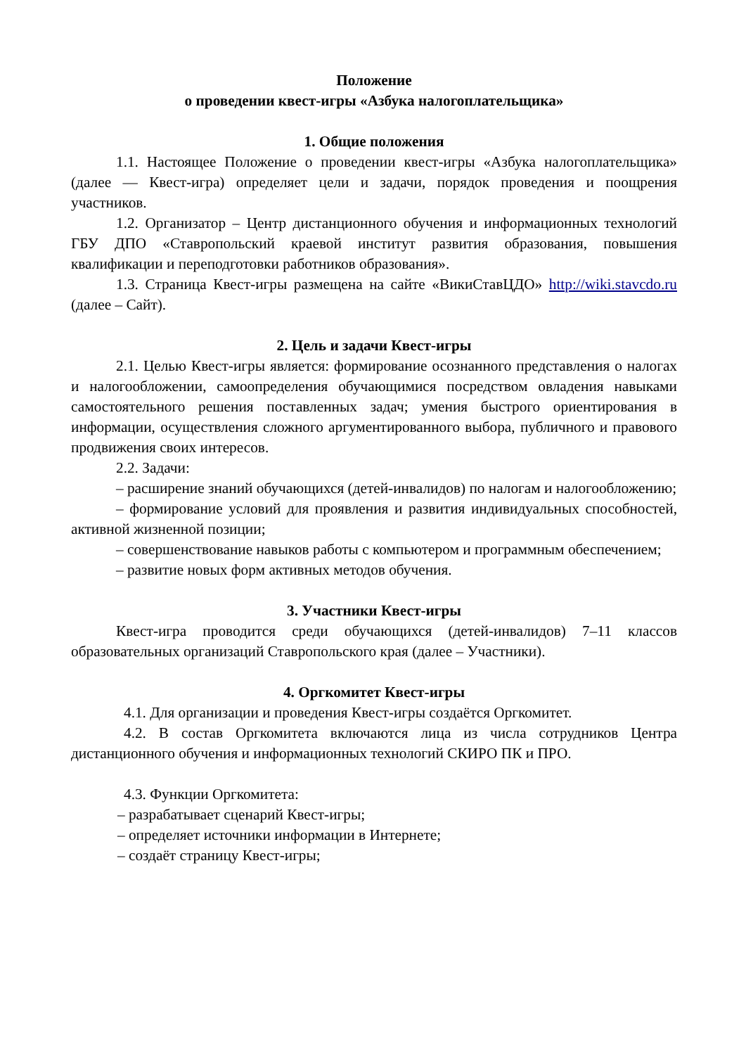Положение
о проведении квест-игры «Азбука налогоплательщика»
1. Общие положения
1.1. Настоящее Положение о проведении квест-игры «Азбука налогоплательщика» (далее — Квест-игра) определяет цели и задачи, порядок проведения и поощрения участников.
1.2. Организатор – Центр дистанционного обучения и информационных технологий ГБУ ДПО «Ставропольский краевой институт развития образования, повышения квалификации и переподготовки работников образования».
1.3. Страница Квест-игры размещена на сайте «ВикиСтавЦДО» http://wiki.stavcdo.ru (далее – Сайт).
2. Цель и задачи Квест-игры
2.1. Целью Квест-игры является: формирование осознанного представления о налогах и налогообложении, самоопределения обучающимися посредством овладения навыками самостоятельного решения поставленных задач; умения быстрого ориентирования в информации, осуществления сложного аргументированного выбора, публичного и правового продвижения своих интересов.
2.2. Задачи:
– расширение знаний обучающихся (детей-инвалидов) по налогам и налогообложению;
– формирование условий для проявления и развития индивидуальных способностей, активной жизненной позиции;
– совершенствование навыков работы с компьютером и программным обеспечением;
– развитие новых форм активных методов обучения.
3. Участники Квест-игры
Квест-игра проводится среди обучающихся (детей-инвалидов) 7–11 классов образовательных организаций Ставропольского края (далее – Участники).
4. Оргкомитет Квест-игры
4.1. Для организации и проведения Квест-игры создаётся Оргкомитет.
4.2. В состав Оргкомитета включаются лица из числа сотрудников Центра дистанционного обучения и информационных технологий СКИРО ПК и ПРО.
4.3. Функции Оргкомитета:
– разрабатывает сценарий Квест-игры;
– определяет источники информации в Интернете;
– создаёт страницу Квест-игры;